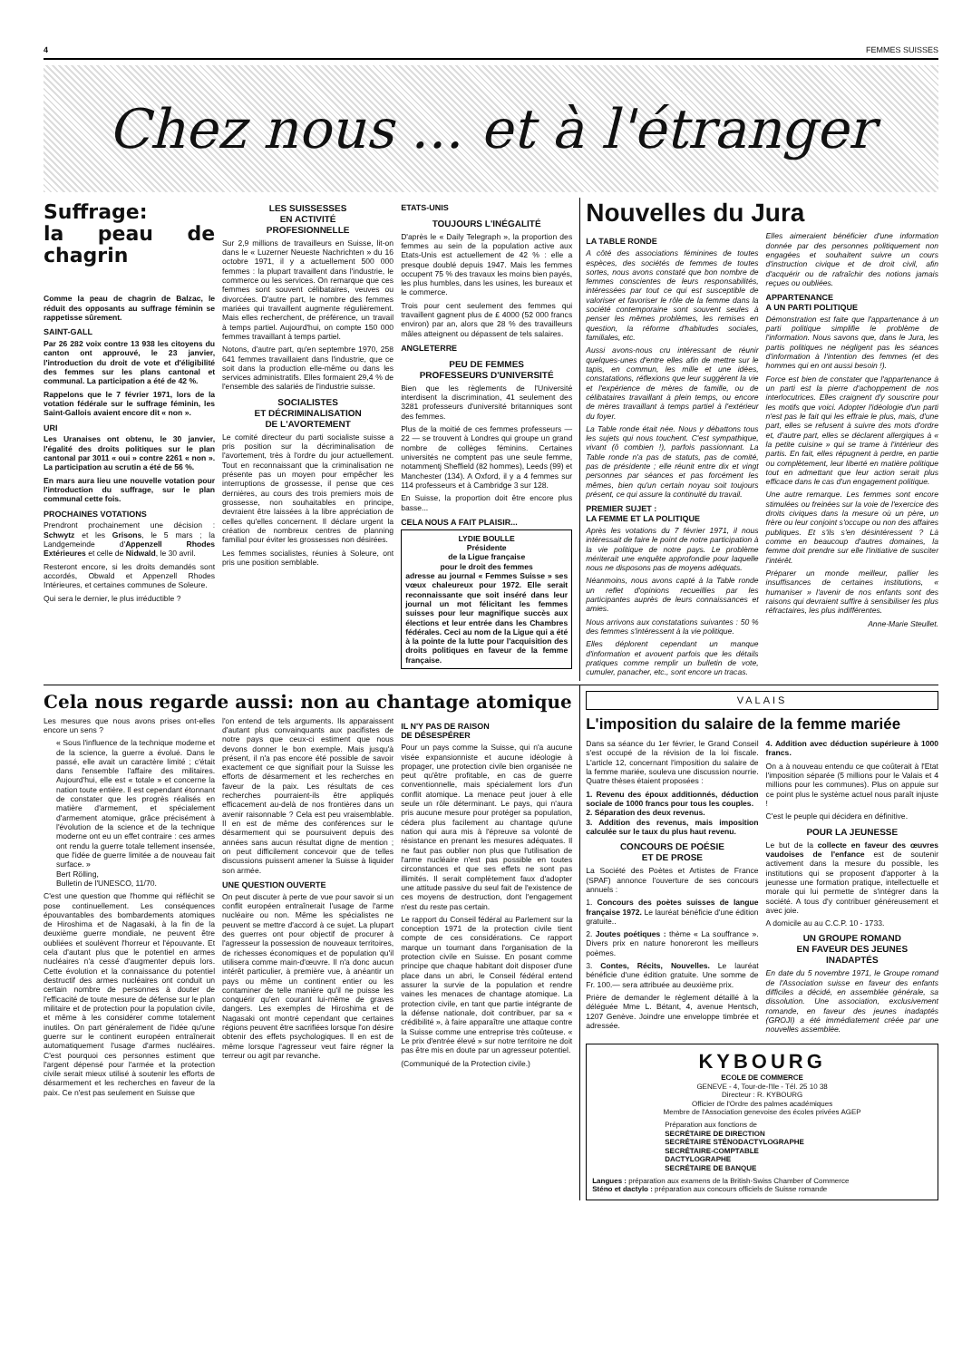4 FEMMES SUISSES
Chez nous ... et à l'étranger
Suffrage:
la peau de chagrin
Comme la peau de chagrin de Balzac, le réduit des opposants au suffrage féminin se rappetisse sûrement.
SAINT-GALL
Par 26 282 voix contre 13 938 les citoyens du canton ont approuvé, le 23 janvier, l'introduction du droit de vote et d'éligibilité des femmes sur les plans cantonal et communal. La participation a été de 42 %.
Rappelons que le 7 février 1971, lors de la votation fédérale sur le suffrage féminin, les Saint-Gallois avaient encore dit « non ».
URI
Les Uranaises ont obtenu, le 30 janvier, l'égalité des droits politiques sur le plan cantonal par 3011 « oui » contre 2261 « non ». La participation au scrutin a été de 56 %.
En mars aura lieu une nouvelle votation pour l'introduction du suffrage, sur le plan communal cette fois.
PROCHAINES VOTATIONS
Prendront prochainement une décision : Schwytz et les Grisons, le 5 mars ; la Landgemeinde d'Appenzell Rhodes Extérieures et celle de Nidwald, le 30 avril.
Resteront encore, si les droits demandés sont accordés, Obwald et Appenzell Rhodes Intérieures, et certaines communes de Soleure.
Qui sera le dernier, le plus irréductible ?
LES SUISSESSES
EN ACTIVITÉ
PROFESIONNELLE
Sur 2,9 millions de travailleurs en Suisse, lit-on dans le « Luzerner Neueste Nachrichten » du 16 octobre 1971, il y a actuellement 500 000 femmes : la plupart travaillent dans l'industrie, le commerce ou les services. On remarque que ces femmes sont souvent célibataires, veuves ou divorcées. D'autre part, le nombre des femmes mariées qui travaillent augmente régulièrement. Mais elles recherchent, de préférence, un travail à temps partiel. Aujourd'hui, on compte 150 000 femmes travaillant à temps partiel.
Notons, d'autre part, qu'en septembre 1970, 258 641 femmes travaillaient dans l'industrie, que ce soit dans la production elle-même ou dans les services administratifs. Elles formaient 29,4 % de l'ensemble des salariés de l'industrie suisse.
SOCIALISTES
ET DÉCRIMINALISATION
DE L'AVORTEMENT
Le comité directeur du parti socialiste suisse a pris position sur la décriminalisation de l'avortement, très à l'ordre du jour actuellement. Tout en reconnaissant que la criminalisation ne présente pas un moyen pour empêcher les interruptions de grossesse, il pense que ces dernières, au cours des trois premiers mois de grossesse, non souhaitables en principe, devraient être laissées à la libre appréciation de celles qu'elles concernent. Il déclare urgent la création de nombreux centres de planning familial pour éviter les grossesses non désirées.
Les femmes socialistes, réunies à Soleure, ont pris une position semblable.
ETATS-UNIS
TOUJOURS L'INÉGALITÉ
D'après le « Daily Telegraph », la proportion des femmes au sein de la population active aux Etats-Unis est actuellement de 42 % : elle a presque doublé depuis 1947. Mais les femmes occupent 75 % des travaux les moins bien payés, les plus humbles, dans les usines, les bureaux et le commerce.
Trois pour cent seulement des femmes qui travaillent gagnent plus de £ 4000 (52 000 francs environ) par an, alors que 28 % des travailleurs mâles atteignent ou dépassent de tels salaires.
ANGLETERRE
PEU DE FEMMES
PROFESSEURS D'UNIVERSITÉ
Bien que les règlements de l'Université interdisent la discrimination, 41 seulement des 3281 professeurs d'université britanniques sont des femmes.
Plus de la moitié de ces femmes professeurs — 22 — se trouvent à Londres qui groupe un grand nombre de collèges féminins. Certaines universités ne comptent pas une seule femme, notammentj Sheffield (82 hommes), Leeds (99) et Manchester (134). A Oxford, il y a 4 femmes sur 114 professeurs et à Cambridge 3 sur 128.
En Suisse, la proportion doit être encore plus basse...
CELA NOUS A FAIT PLAISIR...
LYDIE BOULLE
Présidente
de la Ligue française
pour le droit des femmes
adresse au journal « Femmes Suisse » ses vœux chaleureux pour 1972. Elle serait reconnaissante que soit inséré dans leur journal un mot félicitant les femmes suisses pour leur magnifique succès aux élections et leur entrée dans les Chambres fédérales. Ceci au nom de la Ligue qui a été à la pointe de la lutte pour l'acquisition des droits politiques en faveur de la femme française.
Nouvelles du Jura
LA TABLE RONDE
A côté des associations féminines de toutes espèces, des sociétés de femmes de toutes sortes, nous avons constaté que bon nombre de femmes conscientes de leurs responsabilités, intéressées par tout ce qui est susceptible de valoriser et favoriser le rôle de la femme dans la société contemporaine sont souvent seules à penser les mêmes problèmes, les remises en question, la réforme d'habitudes sociales, familiales, etc.
Aussi avons-nous cru intéressant de réunir quelques-unes d'entre elles afin de mettre sur le tapis, en commun, les mille et une idées, constatations, réflexions que leur suggèrent la vie et l'expérience de mères de famille, ou de célibataires travaillant à plein temps, ou encore de mères travaillant à temps partiel à l'extérieur du foyer.
La Table ronde était née. Nous y débattons tous les sujets qui nous touchent. C'est sympathique, vivant (ô combien !), parfois passionnant. La Table ronde n'a pas de statuts, pas de comité, pas de présidente ; elle réunit entre dix et vingt personnes par séances et pas forcément les mêmes, bien qu'un certain noyau soit toujours présent, ce qui assure la continuité du travail.
PREMIER SUJET :
LA FEMME ET LA POLITIQUE
Après les votations du 7 février 1971, il nous intéressait de faire le point de notre participation à la vie politique de notre pays. Le problème mériterait une enquête approfondie pour laquelle nous ne disposons pas de moyens adéquats.
Néanmoins, nous avons capté à la Table ronde un reflet d'opinions recueillies par les participantes auprès de leurs connaissances et amies.
Nous arrivons aux constatations suivantes : 50 % des femmes s'intéressent à la vie politique.
Elles déplorent cependant un manque d'information et avouent parfois que les détails pratiques comme remplir un bulletin de vote, cumuler, panacher, etc., sont encore un tracas.
Elles aimeraient bénéficier d'une information donnée par des personnes politiquement non engagées et souhaitent suivre un cours d'instruction civique et de droit civil, afin d'acquérir ou de rafraîchir des notions jamais reçues ou oubliées.
APPARTENANCE
A UN PARTI POLITIQUE
Démonstration est faite que l'appartenance à un parti politique simplifie le problème de l'information. Nous savons que, dans le Jura, les partis politiques ne négligent pas les séances d'information à l'intention des femmes (et des hommes qui en ont aussi besoin !).
Force est bien de constater que l'appartenance à un parti est la pierre d'achoppement de nos interlocutrices. Elles craignent d'y souscrire pour les motifs que voici. Adopter l'idéologie d'un parti n'est pas le fait qui les effraie le plus, mais, d'une part, elles se refusent à suivre des mots d'ordre et, d'autre part, elles se déclarent allergiques à « la petite cuisine » qui se trame à l'intérieur des partis. En fait, elles répugnent à perdre, en partie ou complètement, leur liberté en matière politique tout en admettant que leur action serait plus efficace dans le cas d'un engagement politique.
Une autre remarque. Les femmes sont encore stimulées ou freinées sur la voie de l'exercice des droits civiques dans la mesure où un père, un frère ou leur conjoint s'occupe ou non des affaires publiques. Et s'ils s'en désintéressent ? Là comme en beaucoup d'autres domaines, la femme doit prendre sur elle l'initiative de susciter l'intérêt.
Préparer un monde meilleur, pallier les insuffisances de certaines institutions, « humaniser » l'avenir de nos enfants sont des raisons qui devraient suffire à sensibiliser les plus réfractaires, les plus indifférentes.
Anne-Marie Steullet.
Cela nous regarde aussi: non au chantage atomique
Les mesures que nous avons prises ont-elles encore un sens ?
« Sous l'influence de la technique moderne et de la science, la guerre a évolué. Dans le passé, elle avait un caractère limité ; c'était dans l'ensemble l'affaire des militaires. Aujourd'hui, elle est « totale » et concerne la nation toute entière. Il est cependant étonnant de constater que les progrès réalisés en matière d'armement, et spécialement d'armement atomique, grâce précisément à l'évolution de la science et de la technique moderne ont eu un effet contraire : ces armes ont rendu la guerre totale tellement insensée, que l'idée de guerre limitée a de nouveau fait surface. »
Bert Rölling,
Bulletin de l'UNESCO, 11/70.
C'est une question que l'homme qui réfléchit se pose continuellement. Les conséquences épouvantables des bombardements atomiques de Hiroshima et de Nagasaki, à la fin de la deuxième guerre mondiale, ne peuvent être oubliées et soulèvent l'horreur et l'épouvante. Et cela d'autant plus que le potentiel en armes nucléaires n'a cessé d'augmenter depuis lors. Cette évolution et la connaissance du potentiel destructif des armes nucléaires ont conduit un certain nombre de personnes à douter de l'efficacité de toute mesure de défense sur le plan militaire et de protection pour la population civile, et même à les considérer comme totalement inutiles. On part généralement de l'idée qu'une guerre sur le continent européen entraînerait automatiquement l'usage d'armes nucléaires. C'est pourquoi ces personnes estiment que l'argent dépensé pour l'armée et la protection civile serait mieux utilisé à soutenir les efforts de désarmement et les recherches en faveur de la paix. Ce n'est pas seulement en Suisse que
l'on entend de tels arguments. Ils apparaissent d'autant plus convainquants aux pacifistes de notre pays que ceux-ci estiment que nous devons donner le bon exemple. Mais jusqu'à présent, il n'a pas encore été possible de savoir exactement ce que signifiait pour la Suisse les efforts de désarmement et les recherches en faveur de la paix. Les résultats de ces recherches pourraient-ils être appliqués efficacement au-delà de nos frontières dans un avenir raisonnable ? Cela est peu vraisemblable. Il en est de même des conférences sur le désarmement qui se poursuivent depuis des années sans aucun résultat digne de mention ; on peut difficilement concevoir que de telles discussions puissent amener la Suisse à liquider son armée.
UNE QUESTION OUVERTE
On peut discuter à perte de vue pour savoir si un conflit européen entraînerait l'usage de l'arme nucléaire ou non. Même les spécialistes ne peuvent se mettre d'accord à ce sujet. La plupart des guerres ont pour objectif de procurer à l'agresseur la possession de nouveaux territoires, de richesses économiques et de population qu'il utilisera comme main-d'œuvre. Il n'a donc aucun intérêt particulier, à première vue, à anéantir un pays ou même un continent entier ou les contaminer de telle manière qu'il ne puisse les conquérir qu'en courant lui-même de graves dangers. Les exemples de Hiroshima et de Nagasaki ont montré cependant que certaines régions peuvent être sacrifiées lorsque l'on désire obtenir des effets psychologiques. Il en est de même lorsque l'agresseur veut faire régner la terreur ou agit par revanche.
IL N'Y PAS DE RAISON
DE DÉSESPÉRER
Pour un pays comme la Suisse, qui n'a aucune visée expansionniste et aucune idéologie à propager, une protection civile bien organisée ne peut qu'être profitable, en cas de guerre conventionnelle, mais spécialement lors d'un conflit atomique. La menace peut jouer à elle seule un rôle déterminant. Le pays, qui n'aura pris aucune mesure pour protéger sa population, cédera plus facilement au chantage qu'une nation qui aura mis à l'épreuve sa volonté de résistance en prenant les mesures adéquates. Il ne faut pas oublier non plus que l'utilisation de l'arme nucléaire n'est pas possible en toutes circonstances et que ses effets ne sont pas illimités. Il serait complètement faux d'adopter une attitude passive du seul fait de l'existence de ces moyens de destruction, dont l'engagement n'est du reste pas certain.
Le rapport du Conseil fédéral au Parlement sur la conception 1971 de la protection civile tient compte de ces considérations. Ce rapport marque un tournant dans l'organisation de la protection civile en Suisse. En posant comme principe que chaque habitant doit disposer d'une place dans un abri, le Conseil fédéral entend assurer la survie de la population et rendre vaines les menaces de chantage atomique. La protection civile, en tant que partie intégrante de la défense nationale, doit contribuer, par sa « crédibilité », à faire apparaître une attaque contre la Suisse comme une entreprise très coûteuse. « Le prix d'entrée élevé » sur notre territoire ne doit pas être mis en doute par un agresseur potentiel.
(Communiqué de la Protection civile.)
VALAIS
L'imposition du salaire de la femme mariée
Dans sa séance du 1er février, le Grand Conseil s'est occupé de la révision de la loi fiscale. L'article 12, concernant l'imposition du salaire de la femme mariée, souleva une discussion nourrie. Quatre thèses étaient proposées :
1. Revenu des époux additionnés, déduction sociale de 1000 francs pour tous les couples.
2. Séparation des deux revenus.
3. Addition des revenus, mais imposition calculée sur le taux du plus haut revenu.
CONCOURS DE POÉSIE
ET DE PROSE
La Société des Poètes et Artistes de France (SPAF) annonce l'ouverture de ses concours annuels :
1. Concours des poètes suisses de langue française 1972. Le lauréat bénéficie d'une édition gratuite..
2. Joutes poétiques : thème « La souffrance ». Divers prix en nature honoreront les meilleurs poèmes.
3. Contes, Récits, Nouvelles. Le lauréat bénéficie d'une édition gratuite. Une somme de Fr. 100.— sera attribuée au deuxième prix.
Prière de demander le règlement détaillé à la déléguée Mme L. Bétant, 4, avenue Hentsch, 1207 Genève. Joindre une enveloppe timbrée et adressée.
4. Addition avec déduction supérieure à 1000 francs.
On a à nouveau entendu ce que coûterait à l'Etat l'imposition séparée (5 millions pour le Valais et 4 millions pour les communes). Plus on appuie sur ce point plus le système actuel nous paraît injuste !
C'est le peuple qui décidera en définitive.
POUR LA JEUNESSE
Le but de la collecte en faveur des œuvres vaudoises de l'enfance est de soutenir activement dans la mesure du possible, les institutions qui se proposent d'apporter à la jeunesse une formation pratique, intellectuelle et morale qui lui permette de s'intégrer dans la société. A tous d'y contribuer généreusement et avec joie.
A domicile au au C.C.P. 10 - 1733.
UN GROUPE ROMAND
EN FAVEUR DES JEUNES
INADAPTÉS
En date du 5 novembre 1971, le Groupe romand de l'Association suisse en faveur des enfants difficiles a décidé, en assemblée générale, sa dissolution. Une association, exclusivement romande, en faveur des jeunes inadaptés (GROJI) a été immédiatement créée par une nouvelles assemblée.
KYBOURG
ECOLE DE COMMERCE
GENEVE - 4, Tour-de-l'Ile - Tél. 25 10 38
Directeur : R. KYBOURG
Officier de l'Ordre des palmes académiques
Membre de l'Association genevoise des écoles privées AGEP
Préparation aux fonctions de
SECRÉTAIRE DE DIRECTION
SECRÉTAIRE STÉNODACTYLOGRAPHE
SECRÉTAIRE-COMPTABLE
DACTYLOGRAPHE
SECRÉTAIRE DE BANQUE
Langues : préparation aux examens de la British-Swiss Chamber of Commerce
Sténo et dactylo : préparation aux concours officiels de Suisse romande